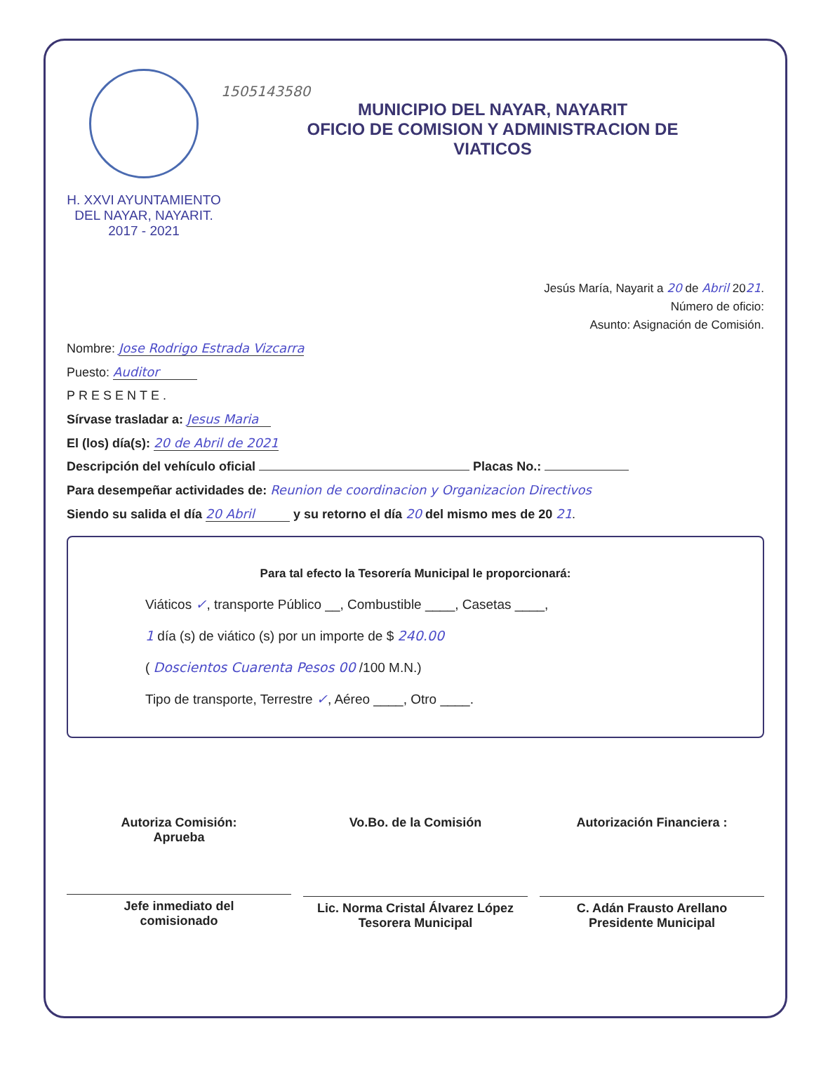H. XXVI AYUNTAMIENTO
DEL NAYAR, NAYARIT.
2017 - 2021
1505143580
MUNICIPIO DEL NAYAR, NAYARIT
OFICIO DE COMISION Y ADMINISTRACION DE
VIATICOS
Jesús María, Nayarit a 20 de Abril 2021.
Número de oficio:
Asunto: Asignación de Comisión.
Nombre: Jose Rodrigo Estrada Vizcarra
Puesto: Auditor
PRESENTE.
Sírvase trasladar a: Jesus Maria
El (los) día(s): 20 de Abril de 2021
Descripción del vehículo oficial Placas No.:
Para desempeñar actividades de: Reunion de coordinacion y Organizacion Directivos
Siendo su salida el día 20 Abril y su retorno el día 20 del mismo mes de 20 21.
Para tal efecto la Tesorería Municipal le proporcionará:
Viáticos ✓, transporte Público __, Combustible ____, Casetas ____,
1 día (s) de viático (s) por un importe de $ 240.00
( Doscientos Cuarenta Pesos 00 /100 M.N.)
Tipo de transporte, Terrestre ✓, Aéreo ____, Otro ____.
Autoriza Comisión:
Aprueba
Jefe inmediato del
comisionado
Vo.Bo. de la Comisión
Lic. Norma Cristal Álvarez López
Tesorera Municipal
Autorización Financiera :
C. Adán Frausto Arellano
Presidente Municipal